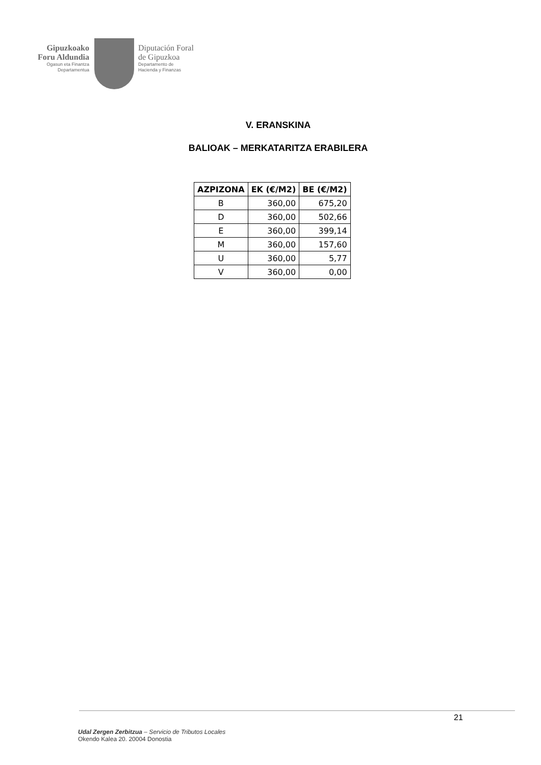Gipuzkoako
Foru Aldundia
Ogasun eta Finantza
Departamentua
Diputación Foral
de Gipuzkoa
Departamento de
Hacienda y Finanzas
V. ERANSKINA
BALIOAK – MERKATARITZA ERABILERA
| AZPIZONA | EK (€/M2) | BE (€/M2) |
| --- | --- | --- |
| B | 360,00 | 675,20 |
| D | 360,00 | 502,66 |
| E | 360,00 | 399,14 |
| M | 360,00 | 157,60 |
| U | 360,00 | 5,77 |
| V | 360,00 | 0,00 |
21
Udal Zergen Zerbitzua – Servicio de Tributos Locales
Okendo Kalea 20. 20004 Donostia